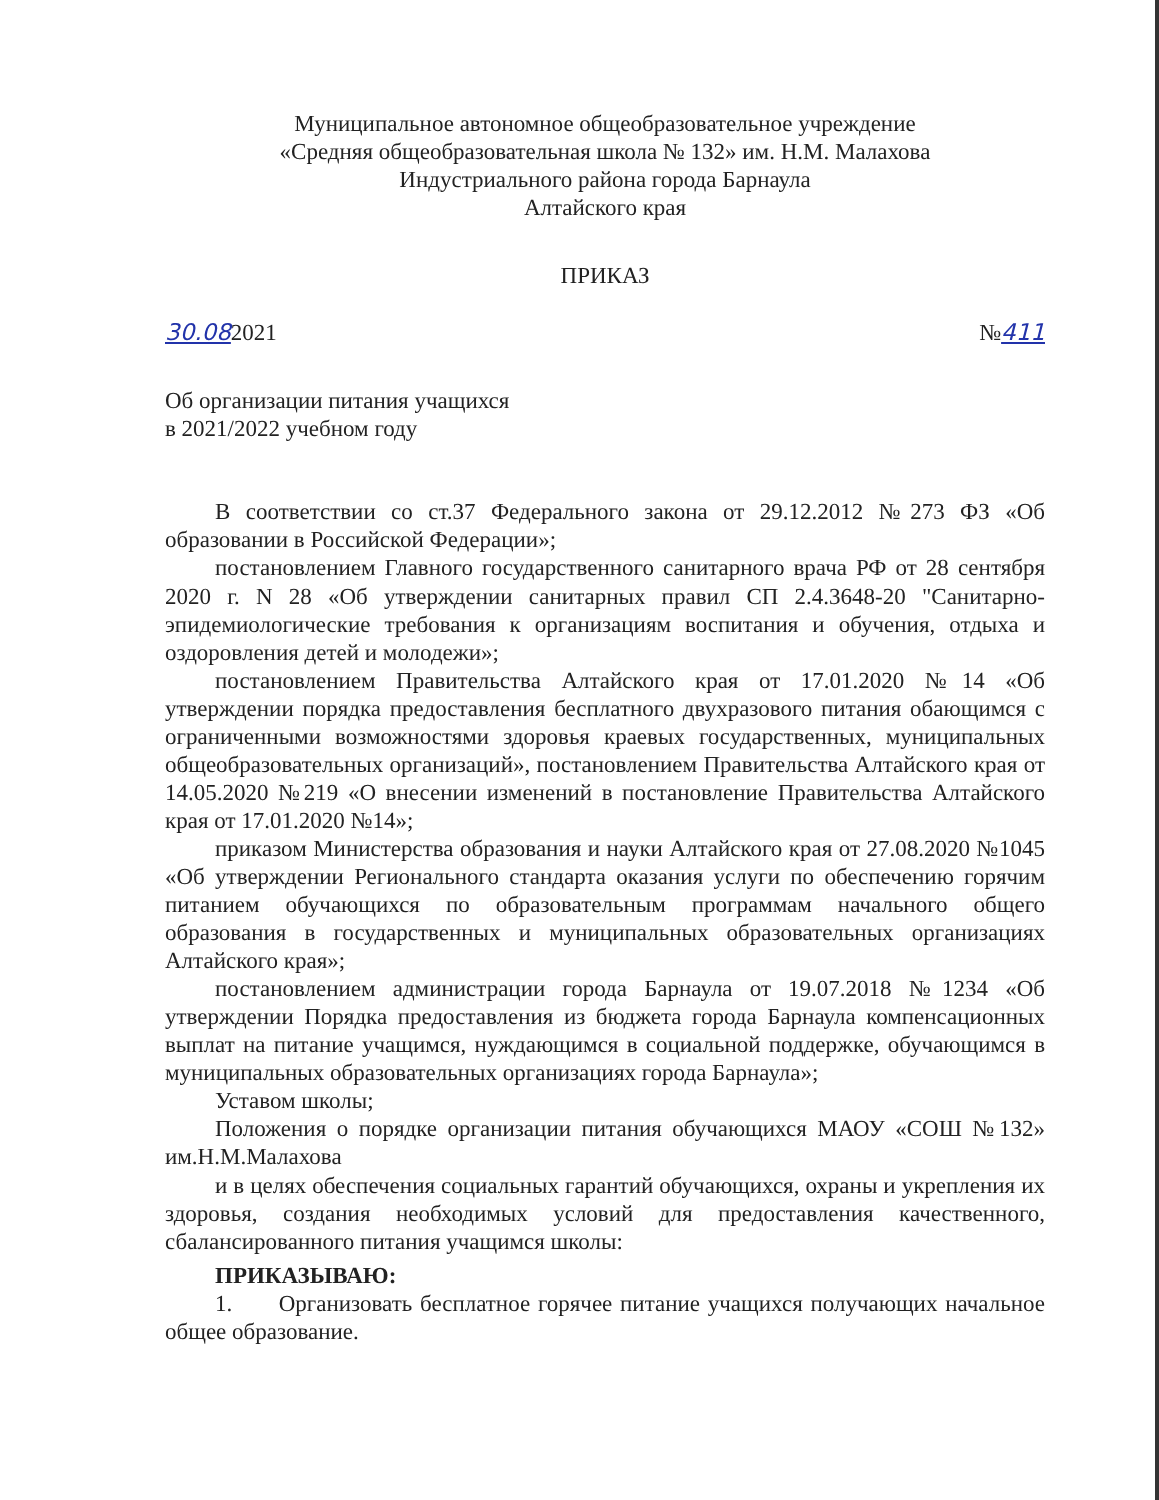Муниципальное автономное общеобразовательное учреждение
«Средняя общеобразовательная школа № 132» им. Н.М. Малахова
Индустриального района города Барнаула
Алтайского края
ПРИКАЗ
30.082021 №411
Об организации питания учащихся
в 2021/2022 учебном году
В соответствии со ст.37 Федерального закона от 29.12.2012 №273 ФЗ «Об образовании в Российской Федерации»;
постановлением Главного государственного санитарного врача РФ от 28 сентября 2020 г. N 28 «Об утверждении санитарных правил СП 2.4.3648-20 "Санитарно-эпидемиологические требования к организациям воспитания и обучения, отдыха и оздоровления детей и молодежи»;
постановлением Правительства Алтайского края от 17.01.2020 №14 «Об утверждении порядка предоставления бесплатного двухразового питания обающимся с ограниченными возможностями здоровья краевых государственных, муниципальных общеобразовательных организаций», постановлением Правительства Алтайского края от 14.05.2020 №219 «О внесении изменений в постановление Правительства Алтайского края от 17.01.2020 №14»;
приказом Министерства образования и науки Алтайского края от 27.08.2020 №1045 «Об утверждении Регионального стандарта оказания услуги по обеспечению горячим питанием обучающихся по образовательным программам начального общего образования в государственных и муниципальных образовательных организациях Алтайского края»;
постановлением администрации города Барнаула от 19.07.2018 №1234 «Об утверждении Порядка предоставления из бюджета города Барнаула компенсационных выплат на питание учащимся, нуждающимся в социальной поддержке, обучающимся в муниципальных образовательных организациях города Барнаула»;
Уставом школы;
Положения о порядке организации питания обучающихся МАОУ «СОШ №132» им.Н.М.Малахова
и в целях обеспечения социальных гарантий обучающихся, охраны и укрепления их здоровья, создания необходимых условий для предоставления качественного, сбалансированного питания учащимся школы:
ПРИКАЗЫВАЮ:
1. Организовать бесплатное горячее питание учащихся получающих начальное общее образование.